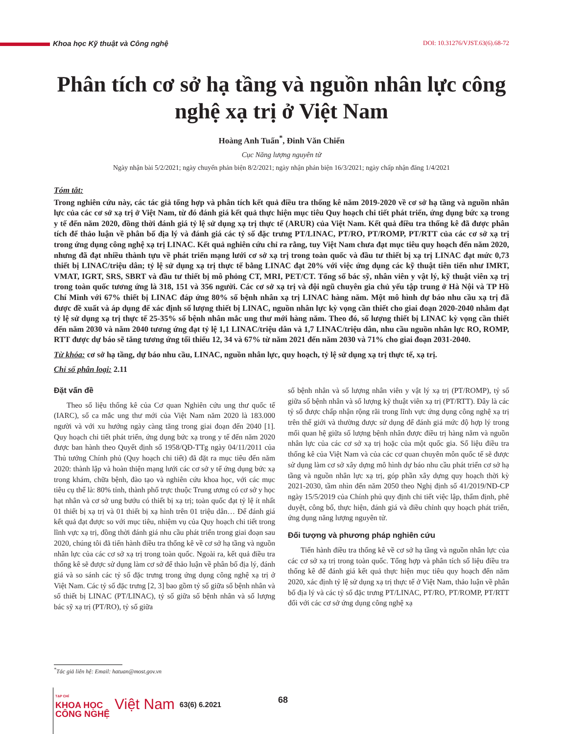Khoa học Kỹ thuật và Công nghệ DOI: 10.31276/VJST.63(6).68-72
Phân tích cơ sở hạ tầng và nguồn nhân lực công nghệ xạ trị ở Việt Nam
Hoàng Anh Tuấn<sup>*</sup>, Đinh Văn Chiến
Cục Năng lượng nguyên tử
Ngày nhận bài 5/2/2021; ngày chuyển phản biện 8/2/2021; ngày nhận phản biện 16/3/2021; ngày chấp nhận đăng 1/4/2021
Tóm tắt:
Trong nghiên cứu này, các tác giả tổng hợp và phân tích kết quả điều tra thống kê năm 2019-2020 về cơ sở hạ tầng và nguồn nhân lực của các cơ sở xạ trị ở Việt Nam, từ đó đánh giá kết quả thực hiện mục tiêu Quy hoạch chi tiết phát triển, ứng dụng bức xạ trong y tế đến năm 2020, đồng thời đánh giá tỷ lệ sử dụng xạ trị thực tế (ARUR) của Việt Nam. Kết quả điều tra thống kê đã được phân tích để thảo luận về phân bố địa lý và đánh giá các tỷ số đặc trưng PT/LINAC, PT/RO, PT/ROMP, PT/RTT của các cơ sở xạ trị trong ứng dụng công nghệ xạ trị LINAC. Kết quả nghiên cứu chỉ ra rằng, tuy Việt Nam chưa đạt mục tiêu quy hoạch đến năm 2020, nhưng đã đạt nhiều thành tựu về phát triển mạng lưới cơ sở xạ trị trong toàn quốc và đầu tư thiết bị xạ trị LINAC đạt mức 0,73 thiết bị LINAC/triệu dân; tỷ lệ sử dụng xạ trị thực tế bằng LINAC đạt 20% với việc ứng dụng các kỹ thuật tiên tiến như IMRT, VMAT, IGRT, SRS, SBRT và đầu tư thiết bị mô phỏng CT, MRI, PET/CT. Tổng số bác sỹ, nhân viên y vật lý, kỹ thuật viên xạ trị trong toàn quốc tương ứng là 318, 151 và 356 người. Các cơ sở xạ trị và đội ngũ chuyên gia chủ yếu tập trung ở Hà Nội và TP Hồ Chí Minh với 67% thiết bị LINAC đáp ứng 80% số bệnh nhân xạ trị LINAC hàng năm. Một mô hình dự báo nhu cầu xạ trị đã được đề xuất và áp dụng để xác định số lượng thiết bị LINAC, nguồn nhân lực kỳ vọng cần thiết cho giai đoạn 2020-2040 nhằm đạt tỷ lệ sử dụng xạ trị thực tế 25-35% số bệnh nhân mắc ung thư mới hàng năm. Theo đó, số lượng thiết bị LINAC kỳ vọng cần thiết đến năm 2030 và năm 2040 tương ứng đạt tỷ lệ 1,1 LINAC/triệu dân và 1,7 LINAC/triệu dân, nhu cầu nguồn nhân lực RO, ROMP, RTT được dự báo sẽ tăng tương ứng tối thiểu 12, 34 và 67% từ năm 2021 đến năm 2030 và 71% cho giai đoạn 2031-2040.
Từ khóa: cơ sở hạ tầng, dự báo nhu cầu, LINAC, nguồn nhân lực, quy hoạch, tỷ lệ sử dụng xạ trị thực tế, xạ trị.
Chỉ số phân loại: 2.11
Đặt vấn đề
Theo số liệu thống kê của Cơ quan Nghiên cứu ung thư quốc tế (IARC), số ca mắc ung thư mới của Việt Nam năm 2020 là 183.000 người và với xu hướng ngày càng tăng trong giai đoạn đến 2040 [1]. Quy hoạch chi tiết phát triển, ứng dụng bức xạ trong y tế đến năm 2020 được ban hành theo Quyết định số 1958/QĐ-TTg ngày 04/11/2011 của Thủ tướng Chính phủ (Quy hoạch chi tiết) đã đặt ra mục tiêu đến năm 2020: thành lập và hoàn thiện mạng lưới các cơ sở y tế ứng dụng bức xạ trong khám, chữa bệnh, đào tạo và nghiên cứu khoa học, với các mục tiêu cụ thể là: 80% tỉnh, thành phố trực thuộc Trung ương có cơ sở y học hạt nhân và cơ sở ung bướu có thiết bị xạ trị; toàn quốc đạt tỷ lệ ít nhất 01 thiết bị xạ trị và 01 thiết bị xạ hình trên 01 triệu dân… Để đánh giá kết quả đạt được so với mục tiêu, nhiệm vụ của Quy hoạch chi tiết trong lĩnh vực xạ trị, đồng thời đánh giá nhu cầu phát triển trong giai đoạn sau 2020, chúng tôi đã tiến hành điều tra thống kê về cơ sở hạ tầng và nguồn nhân lực của các cơ sở xạ trị trong toàn quốc. Ngoài ra, kết quả điều tra thống kê sẽ được sử dụng làm cơ sở để thảo luận về phân bố địa lý, đánh giá và so sánh các tỷ số đặc trưng trong ứng dụng công nghệ xạ trị ở Việt Nam. Các tỷ số đặc trưng [2, 3] bao gồm tỷ số giữa số bệnh nhân và số thiết bị LINAC (PT/LINAC), tỷ số giữa số bệnh nhân và số lượng bác sỹ xạ trị (PT/RO), tỷ số giữa
số bệnh nhân và số lượng nhân viên y vật lý xạ trị (PT/ROMP), tỷ số giữa số bệnh nhân và số lượng kỹ thuật viên xạ trị (PT/RTT). Đây là các tỷ số được chấp nhận rộng rãi trong lĩnh vực ứng dụng công nghệ xạ trị trên thế giới và thường được sử dụng để đánh giá mức độ hợp lý trong mối quan hệ giữa số lượng bệnh nhân được điều trị hàng năm và nguồn nhân lực của các cơ sở xạ trị hoặc của một quốc gia. Số liệu điều tra thống kê của Việt Nam và của các cơ quan chuyên môn quốc tế sẽ được sử dụng làm cơ sở xây dựng mô hình dự báo nhu cầu phát triển cơ sở hạ tầng và nguồn nhân lực xạ trị, góp phần xây dựng quy hoạch thời kỳ 2021-2030, tầm nhìn đến năm 2050 theo Nghị định số 41/2019/NĐ-CP ngày 15/5/2019 của Chính phủ quy định chi tiết việc lập, thẩm định, phê duyệt, công bố, thực hiện, đánh giá và điều chỉnh quy hoạch phát triển, ứng dụng năng lượng nguyên tử.
Đối tượng và phương pháp nghiên cứu
Tiến hành điều tra thống kê về cơ sở hạ tầng và nguồn nhân lực của các cơ sở xạ trị trong toàn quốc. Tổng hợp và phân tích số liệu điều tra thống kê để đánh giá kết quả thực hiện mục tiêu quy hoạch đến năm 2020, xác định tỷ lệ sử dụng xạ trị thực tế ở Việt Nam, thảo luận về phân bố địa lý và các tỷ số đặc trưng PT/LINAC, PT/RO, PT/ROMP, PT/RTT đối với các cơ sở ứng dụng công nghệ xạ
<sup>*</sup> Tác giả liên hệ: Email: hatuan@most.gov.vn
TẠP CHÍ
KHOA HỌC
CÔNG NGHỆ
Việt Nam 63(6) 6.2021
68